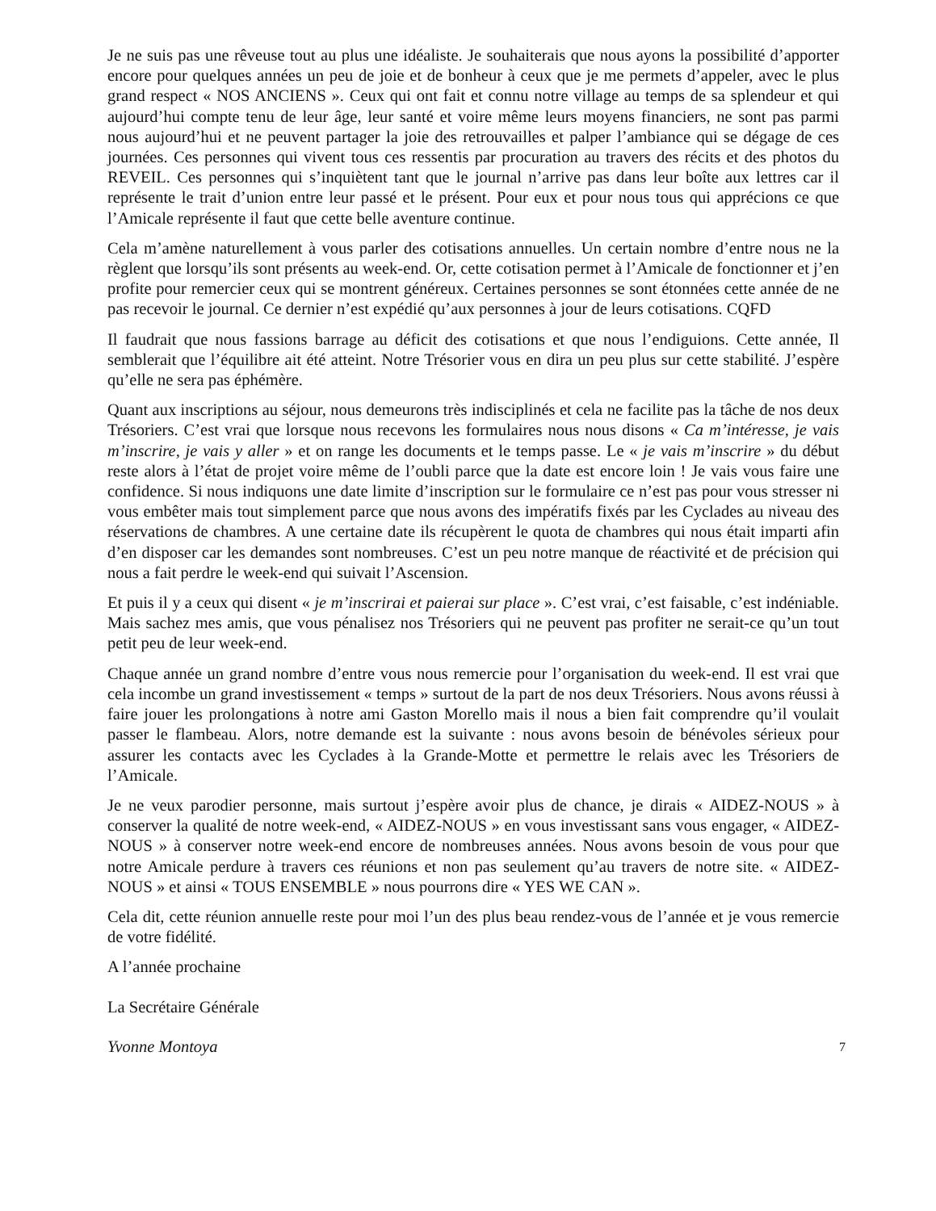Je ne suis pas une rêveuse tout au plus une idéaliste. Je souhaiterais que nous ayons la possibilité d’apporter encore pour quelques années un peu de joie et de bonheur à ceux que je me permets d’appeler, avec le plus grand respect « NOS ANCIENS ». Ceux qui ont fait et connu notre village au temps de sa splendeur et qui aujourd’hui compte tenu de leur âge, leur santé et voire même leurs moyens financiers, ne sont pas parmi nous aujourd’hui et ne peuvent partager la joie des retrouvailles et palper l’ambiance qui se dégage de ces journées. Ces personnes qui vivent tous ces ressentis par procuration au travers des récits et des photos du REVEIL. Ces personnes qui s’inquiètent tant que le journal n’arrive pas dans leur boîte aux lettres car il représente le trait d’union entre leur passé et le présent. Pour eux et pour nous tous qui apprécions ce que l’Amicale représente il faut que cette belle aventure continue.
Cela m’amène naturellement à vous parler des cotisations annuelles. Un certain nombre d’entre nous ne la règlent que lorsqu’ils sont présents au week-end. Or, cette cotisation permet à l’Amicale de fonctionner et j’en profite pour remercier ceux qui se montrent généreux. Certaines personnes se sont étonnées cette année de ne pas recevoir le journal. Ce dernier n’est expédié qu’aux personnes à jour de leurs cotisations. CQFD
Il faudrait que nous fassions barrage au déficit des cotisations et que nous l’endiguions. Cette année, Il semblerait que l’équilibre ait été atteint. Notre Trésorier vous en dira un peu plus sur cette stabilité. J’espère qu’elle ne sera pas éphémère.
Quant aux inscriptions au séjour, nous demeurons très indisciplinés et cela ne facilite pas la tâche de nos deux Trésoriers. C’est vrai que lorsque nous recevons les formulaires nous nous disons « Ca m’intéresse, je vais m’inscrire, je vais y aller » et on range les documents et le temps passe. Le « je vais m’inscrire » du début reste alors à l’état de projet voire même de l’oubli parce que la date est encore loin ! Je vais vous faire une confidence. Si nous indiquons une date limite d’inscription sur le formulaire ce n’est pas pour vous stresser ni vous embêter mais tout simplement parce que nous avons des impératifs fixés par les Cyclades au niveau des réservations de chambres. A une certaine date ils récupèrent le quota de chambres qui nous était imparti afin d’en disposer car les demandes sont nombreuses. C’est un peu notre manque de réactivité et de précision qui nous a fait perdre le week-end qui suivait l’Ascension.
Et puis il y a ceux qui disent « je m’inscrirai et paierai sur place ». C’est vrai, c’est faisable, c’est indéniable. Mais sachez mes amis, que vous pénalisez nos Trésoriers qui ne peuvent pas profiter ne serait-ce qu’un tout petit peu de leur week-end.
Chaque année un grand nombre d’entre vous nous remercie pour l’organisation du week-end. Il est vrai que cela incombe un grand investissement « temps » surtout de la part de nos deux Trésoriers. Nous avons réussi à faire jouer les prolongations à notre ami Gaston Morello mais il nous a bien fait comprendre qu’il voulait passer le flambeau. Alors, notre demande est la suivante : nous avons besoin de bénévoles sérieux pour assurer les contacts avec les Cyclades à la Grande-Motte et permettre le relais avec les Trésoriers de l’Amicale.
Je ne veux parodier personne, mais surtout j’espère avoir plus de chance, je dirais « AIDEZ-NOUS » à conserver la qualité de notre week-end, « AIDEZ-NOUS » en vous investissant sans vous engager, « AIDEZ-NOUS » à conserver notre week-end encore de nombreuses années. Nous avons besoin de vous pour que notre Amicale perdure à travers ces réunions et non pas seulement qu’au travers de notre site. « AIDEZ-NOUS » et ainsi « TOUS ENSEMBLE » nous pourrons dire « YES WE CAN ».
Cela dit, cette réunion annuelle reste pour moi l’un des plus beau rendez-vous de l’année et je vous remercie de votre fidélité.
A l’année prochaine
La Secrétaire Générale
Yvonne Montoya 7